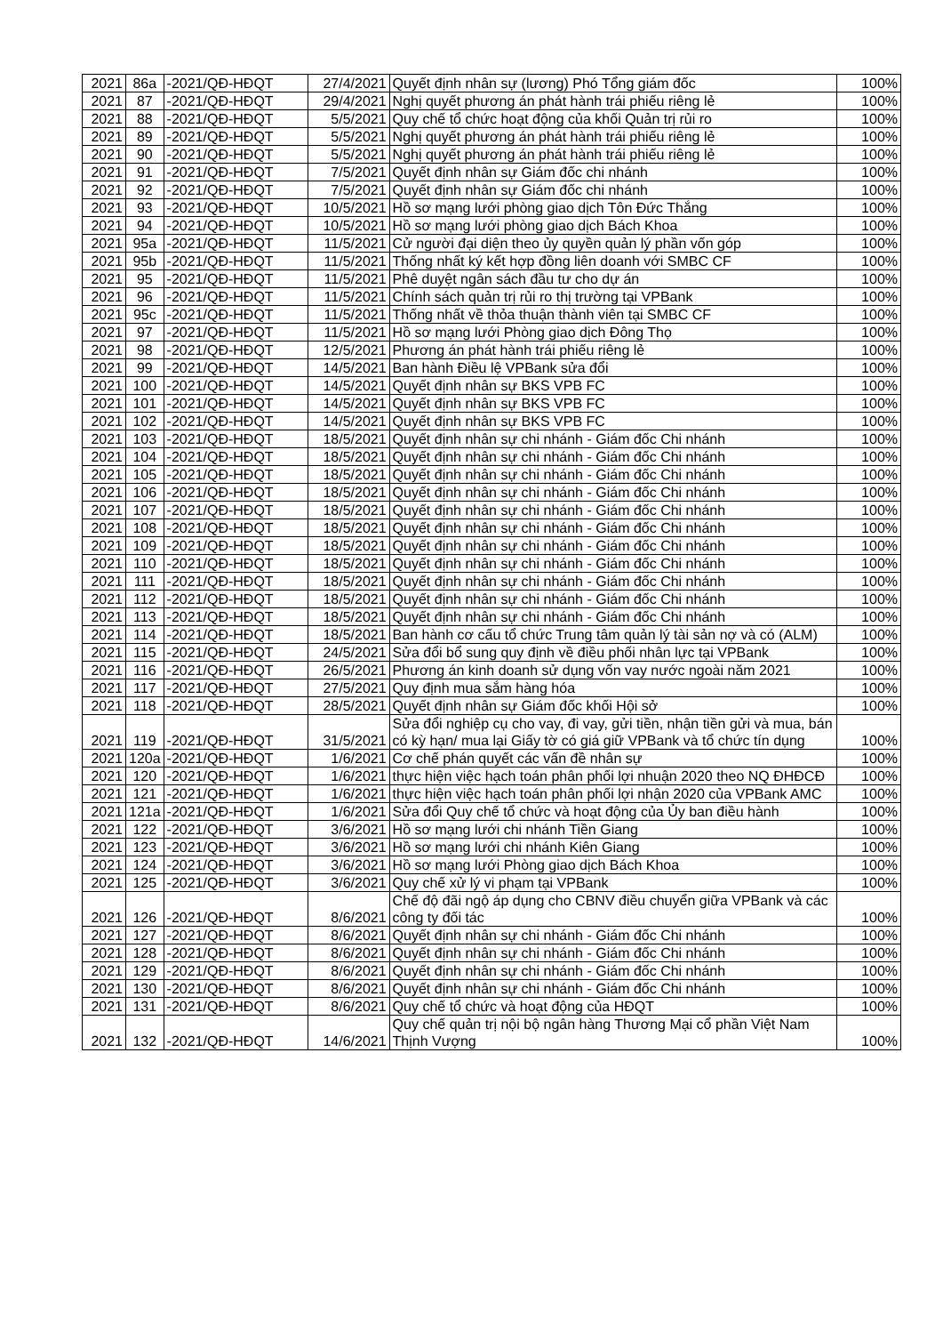| 2021 | 86a | -2021/QĐ-HĐQT | 27/4/2021 | Quyết định nhân sự (lương) Phó Tổng giám đốc | 100% |
| 2021 | 87 | -2021/QĐ-HĐQT | 29/4/2021 | Nghị quyết phương án phát hành trái phiếu riêng lẻ | 100% |
| 2021 | 88 | -2021/QĐ-HĐQT | 5/5/2021 | Quy chế tổ chức hoạt động của khối Quản trị rủi ro | 100% |
| 2021 | 89 | -2021/QĐ-HĐQT | 5/5/2021 | Nghị quyết phương án phát hành trái phiếu riêng lẻ | 100% |
| 2021 | 90 | -2021/QĐ-HĐQT | 5/5/2021 | Nghị quyết phương án phát hành trái phiếu riêng lẻ | 100% |
| 2021 | 91 | -2021/QĐ-HĐQT | 7/5/2021 | Quyết định nhân sự Giám đốc chi nhánh | 100% |
| 2021 | 92 | -2021/QĐ-HĐQT | 7/5/2021 | Quyết định nhân sự Giám đốc chi nhánh | 100% |
| 2021 | 93 | -2021/QĐ-HĐQT | 10/5/2021 | Hồ sơ mạng lưới phòng giao dịch Tôn Đức Thắng | 100% |
| 2021 | 94 | -2021/QĐ-HĐQT | 10/5/2021 | Hồ sơ mạng lưới phòng giao dịch Bách Khoa | 100% |
| 2021 | 95a | -2021/QĐ-HĐQT | 11/5/2021 | Cử người đại diện theo ủy quyền quản lý phần vốn góp | 100% |
| 2021 | 95b | -2021/QĐ-HĐQT | 11/5/2021 | Thống nhất ký kết hợp đồng liên doanh với SMBC CF | 100% |
| 2021 | 95 | -2021/QĐ-HĐQT | 11/5/2021 | Phê duyệt ngân sách đầu tư cho dự án | 100% |
| 2021 | 96 | -2021/QĐ-HĐQT | 11/5/2021 | Chính sách quản trị rủi ro thị trường tại VPBank | 100% |
| 2021 | 95c | -2021/QĐ-HĐQT | 11/5/2021 | Thống nhất về thỏa thuận thành viên tại SMBC CF | 100% |
| 2021 | 97 | -2021/QĐ-HĐQT | 11/5/2021 | Hồ sơ mạng lưới Phòng giao dịch Đông Thọ | 100% |
| 2021 | 98 | -2021/QĐ-HĐQT | 12/5/2021 | Phương án phát hành trái phiếu riêng lẻ | 100% |
| 2021 | 99 | -2021/QĐ-HĐQT | 14/5/2021 | Ban hành Điều lệ VPBank sửa đổi | 100% |
| 2021 | 100 | -2021/QĐ-HĐQT | 14/5/2021 | Quyết định nhân sự BKS VPB FC | 100% |
| 2021 | 101 | -2021/QĐ-HĐQT | 14/5/2021 | Quyết định nhân sự BKS VPB FC | 100% |
| 2021 | 102 | -2021/QĐ-HĐQT | 14/5/2021 | Quyết định nhân sự BKS VPB FC | 100% |
| 2021 | 103 | -2021/QĐ-HĐQT | 18/5/2021 | Quyết định nhân sự chi nhánh - Giám đốc Chi nhánh | 100% |
| 2021 | 104 | -2021/QĐ-HĐQT | 18/5/2021 | Quyết định nhân sự chi nhánh - Giám đốc Chi nhánh | 100% |
| 2021 | 105 | -2021/QĐ-HĐQT | 18/5/2021 | Quyết định nhân sự chi nhánh - Giám đốc Chi nhánh | 100% |
| 2021 | 106 | -2021/QĐ-HĐQT | 18/5/2021 | Quyết định nhân sự chi nhánh - Giám đốc Chi nhánh | 100% |
| 2021 | 107 | -2021/QĐ-HĐQT | 18/5/2021 | Quyết định nhân sự chi nhánh - Giám đốc Chi nhánh | 100% |
| 2021 | 108 | -2021/QĐ-HĐQT | 18/5/2021 | Quyết định nhân sự chi nhánh - Giám đốc Chi nhánh | 100% |
| 2021 | 109 | -2021/QĐ-HĐQT | 18/5/2021 | Quyết định nhân sự chi nhánh - Giám đốc Chi nhánh | 100% |
| 2021 | 110 | -2021/QĐ-HĐQT | 18/5/2021 | Quyết định nhân sự chi nhánh - Giám đốc Chi nhánh | 100% |
| 2021 | 111 | -2021/QĐ-HĐQT | 18/5/2021 | Quyết định nhân sự chi nhánh - Giám đốc Chi nhánh | 100% |
| 2021 | 112 | -2021/QĐ-HĐQT | 18/5/2021 | Quyết định nhân sự chi nhánh - Giám đốc Chi nhánh | 100% |
| 2021 | 113 | -2021/QĐ-HĐQT | 18/5/2021 | Quyết định nhân sự chi nhánh - Giám đốc Chi nhánh | 100% |
| 2021 | 114 | -2021/QĐ-HĐQT | 18/5/2021 | Ban hành cơ cấu tổ chức Trung tâm quản lý tài sản nợ và có (ALM) | 100% |
| 2021 | 115 | -2021/QĐ-HĐQT | 24/5/2021 | Sửa đổi bổ sung quy định về điều phối nhân lực tại VPBank | 100% |
| 2021 | 116 | -2021/QĐ-HĐQT | 26/5/2021 | Phương án kinh doanh sử dụng vốn vay nước ngoài năm 2021 | 100% |
| 2021 | 117 | -2021/QĐ-HĐQT | 27/5/2021 | Quy định mua sắm hàng hóa | 100% |
| 2021 | 118 | -2021/QĐ-HĐQT | 28/5/2021 | Quyết định nhân sự Giám đốc khối Hội sở | 100% |
| 2021 | 119 | -2021/QĐ-HĐQT | 31/5/2021 | Sửa đổi nghiệp cụ cho vay, đi vay, gửi tiền, nhận tiền gửi và mua, bán có kỳ hạn/ mua lại Giấy tờ có giá giữ VPBank và tổ chức tín dụng | 100% |
| 2021 | 120a | -2021/QĐ-HĐQT | 1/6/2021 | Cơ chế phán quyết các vấn đề nhân sự | 100% |
| 2021 | 120 | -2021/QĐ-HĐQT | 1/6/2021 | thực hiện việc hạch toán phân phối lợi nhuận 2020 theo NQ ĐHĐCĐ | 100% |
| 2021 | 121 | -2021/QĐ-HĐQT | 1/6/2021 | thực hiện việc hạch toán phân phối lợi nhận 2020 của VPBank AMC | 100% |
| 2021 | 121a | -2021/QĐ-HĐQT | 1/6/2021 | Sửa đổi Quy chế tổ chức và hoạt động của Ủy ban điều hành | 100% |
| 2021 | 122 | -2021/QĐ-HĐQT | 3/6/2021 | Hồ sơ mạng lưới chi nhánh Tiền Giang | 100% |
| 2021 | 123 | -2021/QĐ-HĐQT | 3/6/2021 | Hồ sơ mạng lưới chi nhánh Kiên Giang | 100% |
| 2021 | 124 | -2021/QĐ-HĐQT | 3/6/2021 | Hồ sơ mạng lưới Phòng giao dịch Bách Khoa | 100% |
| 2021 | 125 | -2021/QĐ-HĐQT | 3/6/2021 | Quy chế xử lý vi phạm tại VPBank | 100% |
| 2021 | 126 | -2021/QĐ-HĐQT | 8/6/2021 | Chế độ đãi ngộ áp dụng cho CBNV điều chuyển giữa VPBank và các công ty đối tác | 100% |
| 2021 | 127 | -2021/QĐ-HĐQT | 8/6/2021 | Quyết định nhân sự chi nhánh - Giám đốc Chi nhánh | 100% |
| 2021 | 128 | -2021/QĐ-HĐQT | 8/6/2021 | Quyết định nhân sự chi nhánh - Giám đốc Chi nhánh | 100% |
| 2021 | 129 | -2021/QĐ-HĐQT | 8/6/2021 | Quyết định nhân sự chi nhánh - Giám đốc Chi nhánh | 100% |
| 2021 | 130 | -2021/QĐ-HĐQT | 8/6/2021 | Quyết định nhân sự chi nhánh - Giám đốc Chi nhánh | 100% |
| 2021 | 131 | -2021/QĐ-HĐQT | 8/6/2021 | Quy chế tổ chức và hoạt động của HĐQT | 100% |
| 2021 | 132 | -2021/QĐ-HĐQT | 14/6/2021 | Quy chế quản trị nội bộ ngân hàng Thương Mại cổ phần Việt Nam Thịnh Vượng | 100% |